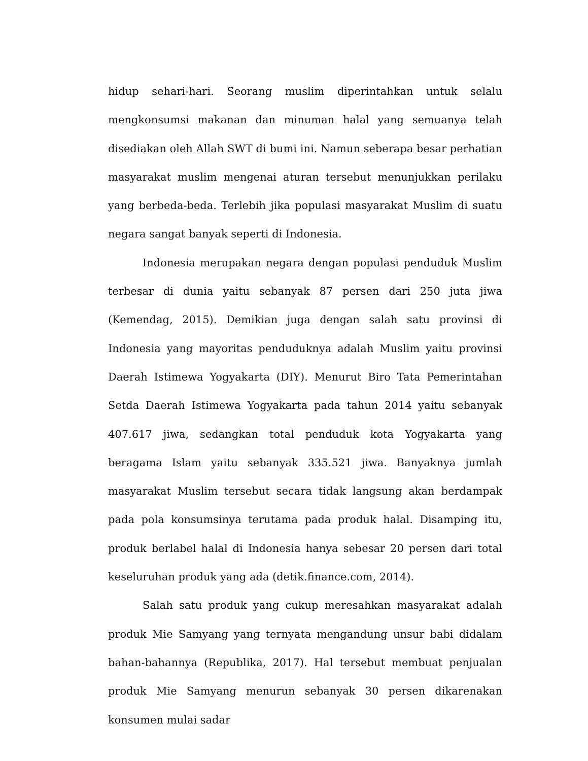hidup sehari-hari. Seorang muslim diperintahkan untuk selalu mengkonsumsi makanan dan minuman halal yang semuanya telah disediakan oleh Allah SWT di bumi ini. Namun seberapa besar perhatian masyarakat muslim mengenai aturan tersebut menunjukkan perilaku yang berbeda-beda. Terlebih jika populasi masyarakat Muslim di suatu negara sangat banyak seperti di Indonesia.
Indonesia merupakan negara dengan populasi penduduk Muslim terbesar di dunia yaitu sebanyak 87 persen dari 250 juta jiwa (Kemendag, 2015). Demikian juga dengan salah satu provinsi di Indonesia yang mayoritas penduduknya adalah Muslim yaitu provinsi Daerah Istimewa Yogyakarta (DIY). Menurut Biro Tata Pemerintahan Setda Daerah Istimewa Yogyakarta pada tahun 2014 yaitu sebanyak 407.617 jiwa, sedangkan total penduduk kota Yogyakarta yang beragama Islam yaitu sebanyak 335.521 jiwa. Banyaknya jumlah masyarakat Muslim tersebut secara tidak langsung akan berdampak pada pola konsumsinya terutama pada produk halal. Disamping itu, produk berlabel halal di Indonesia hanya sebesar 20 persen dari total keseluruhan produk yang ada (detik.finance.com, 2014).
Salah satu produk yang cukup meresahkan masyarakat adalah produk Mie Samyang yang ternyata mengandung unsur babi didalam bahan-bahannya (Republika, 2017). Hal tersebut membuat penjualan produk Mie Samyang menurun sebanyak 30 persen dikarenakan konsumen mulai sadar